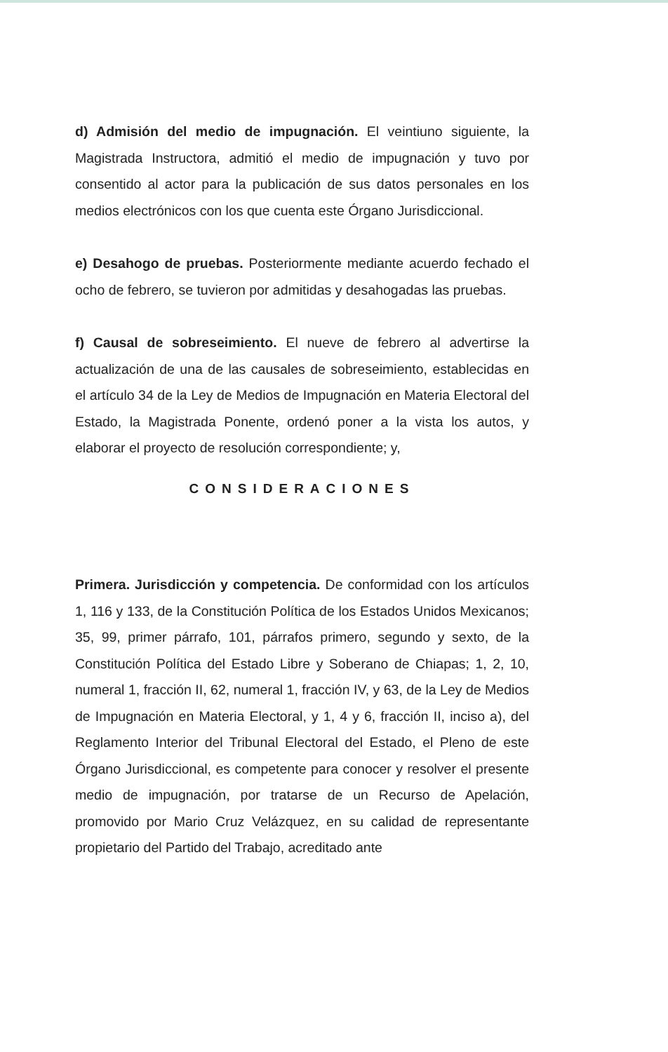d) Admisión del medio de impugnación. El veintiuno siguiente, la Magistrada Instructora, admitió el medio de impugnación y tuvo por consentido al actor para la publicación de sus datos personales en los medios electrónicos con los que cuenta este Órgano Jurisdiccional.
e) Desahogo de pruebas. Posteriormente mediante acuerdo fechado el ocho de febrero, se tuvieron por admitidas y desahogadas las pruebas.
f) Causal de sobreseimiento. El nueve de febrero al advertirse la actualización de una de las causales de sobreseimiento, establecidas en el artículo 34 de la Ley de Medios de Impugnación en Materia Electoral del Estado, la Magistrada Ponente, ordenó poner a la vista los autos, y elaborar el proyecto de resolución correspondiente; y,
CONSIDERACIONES
Primera. Jurisdicción y competencia. De conformidad con los artículos 1, 116 y 133, de la Constitución Política de los Estados Unidos Mexicanos; 35, 99, primer párrafo, 101, párrafos primero, segundo y sexto, de la Constitución Política del Estado Libre y Soberano de Chiapas; 1, 2, 10, numeral 1, fracción II, 62, numeral 1, fracción IV, y 63, de la Ley de Medios de Impugnación en Materia Electoral, y 1, 4 y 6, fracción II, inciso a), del Reglamento Interior del Tribunal Electoral del Estado, el Pleno de este Órgano Jurisdiccional, es competente para conocer y resolver el presente medio de impugnación, por tratarse de un Recurso de Apelación, promovido por Mario Cruz Velázquez, en su calidad de representante propietario del Partido del Trabajo, acreditado ante